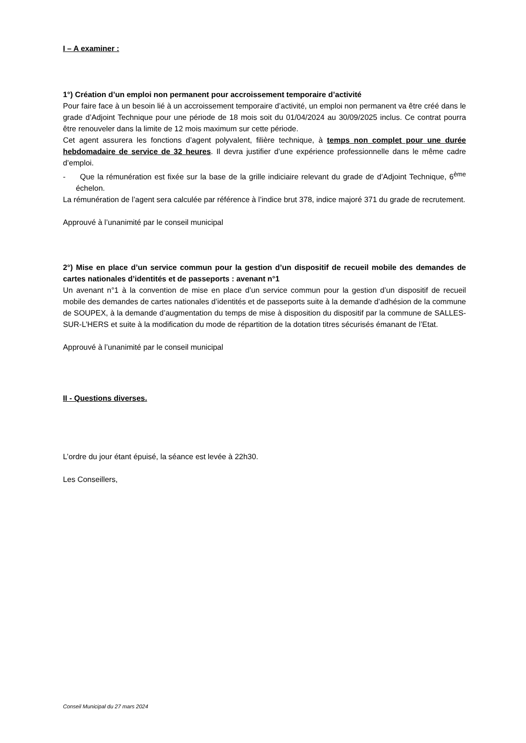I – A examiner :
1°) Création d’un emploi non permanent pour accroissement temporaire d’activité
Pour faire face à un besoin lié à un accroissement temporaire d’activité, un emploi non permanent va être créé dans le grade d’Adjoint Technique pour une période de 18 mois soit du 01/04/2024 au 30/09/2025 inclus. Ce contrat pourra être renouveler dans la limite de 12 mois maximum sur cette période.
Cet agent assurera les fonctions d’agent polyvalent, filière technique, à temps non complet pour une durée hebdomadaire de service de 32 heures. Il devra justifier d’une expérience professionnelle dans le même cadre d’emploi.
- Que la rémunération est fixée sur la base de la grille indiciaire relevant du grade de d’Adjoint Technique, 6<sup>ème</sup> échelon.
La rémunération de l’agent sera calculée par référence à l’indice brut 378, indice majoré 371 du grade de recrutement.
Approuvé à l’unanimité par le conseil municipal
2°) Mise en place d’un service commun pour la gestion d’un dispositif de recueil mobile des demandes de cartes nationales d’identités et de passeports : avenant n°1
Un avenant n°1 à la convention de mise en place d’un service commun pour la gestion d’un dispositif de recueil mobile des demandes de cartes nationales d’identités et de passeports suite à la demande d’adhésion de la commune de SOUPEX, à la demande d’augmentation du temps de mise à disposition du dispositif par la commune de SALLES-SUR-L’HERS et suite à la modification du mode de répartition de la dotation titres sécurisés émanant de l’Etat.
Approuvé à l’unanimité par le conseil municipal
II - Questions diverses.
L’ordre du jour étant épuisé, la séance est levée à 22h30.
Les Conseillers,
Conseil Municipal du 27 mars 2024